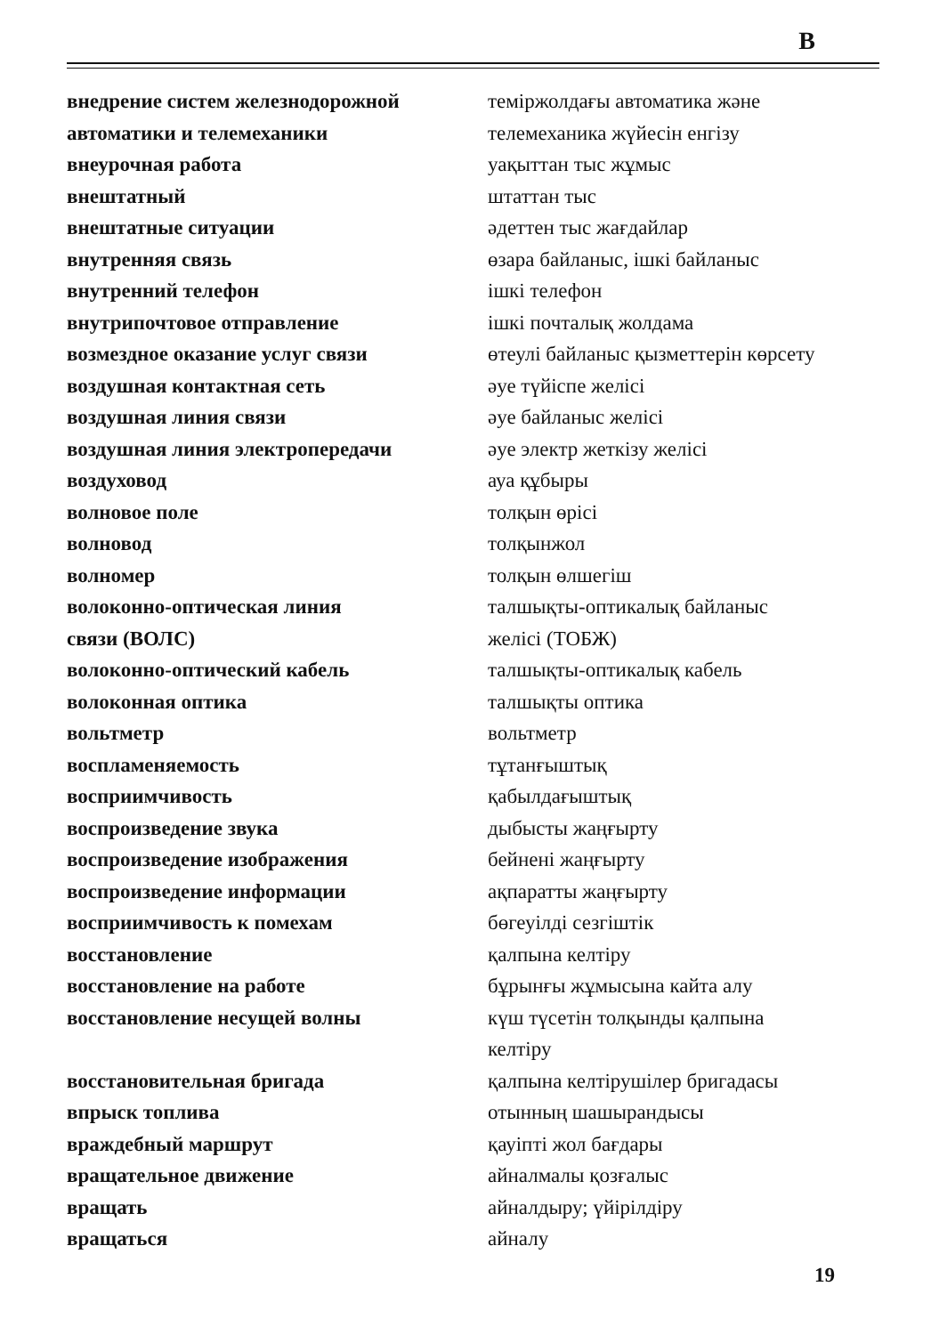В
| внедрение систем железнодорожной автоматики и телемеханики | теміржолдағы автоматика және телемеханика жүйесін енгізу |
| внеурочная работа | уақыттан тыс жұмыс |
| внештатный | штаттан тыс |
| внештатные ситуации | әдеттен тыс жағдайлар |
| внутренняя связь | өзара байланыс, ішкі байланыс |
| внутренний телефон | ішкі телефон |
| внутрипочтовое отправление | ішкі почталық жолдама |
| возмездное оказание услуг связи | өтеулі байланыс қызметтерін көрсету |
| воздушная контактная сеть | әуе түйіспе желісі |
| воздушная линия связи | әуе байланыс желісі |
| воздушная линия электропередачи | әуе электр жеткізу желісі |
| воздуховод | ауа құбыры |
| волновое поле | толқын өрісі |
| волновод | толқынжол |
| волномер | толқын өлшегіш |
| волоконно-оптическая линия связи (ВОЛС) | талшықты-оптикалық байланыс желісі (ТОБЖ) |
| волоконно-оптический кабель | талшықты-оптикалық кабель |
| волоконная оптика | талшықты оптика |
| вольтметр | вольтметр |
| воспламеняемость | тұтанғыштық |
| восприимчивость | қабылдағыштық |
| воспроизведение звука | дыбысты жаңғырту |
| воспроизведение изображения | бейнені жаңғырту |
| воспроизведение информации | ақпаратты жаңғырту |
| восприимчивость к помехам | бөгеуілді сезгіштік |
| восстановление | қалпына келтіру |
| восстановление на работе | бұрынғы жұмысына кайта алу |
| восстановление несущей волны | күш түсетін толқынды қалпына келтіру |
| восстановительная бригада | қалпына келтірушілер бригадасы |
| впрыск топлива | отынның шашырандысы |
| враждебный маршрут | қауіпті жол бағдары |
| вращательное движение | айналмалы қозғалыс |
| вращать | айналдыру; үйірілдіру |
| вращаться | айналу |
19